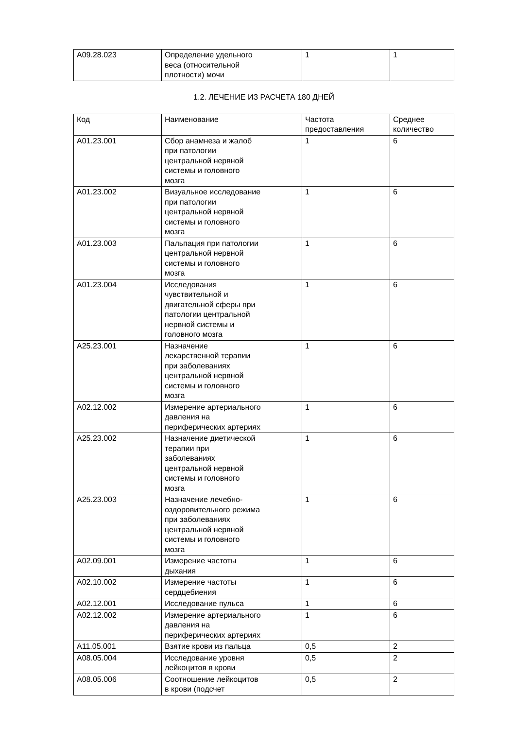| A09.28.023 | Определение удельного веса (относительной плотности) мочи | 1 | 1 |
1.2. ЛЕЧЕНИЕ ИЗ РАСЧЕТА 180 ДНЕЙ
| Код | Наименование | Частота предоставления | Среднее количество |
| --- | --- | --- | --- |
| A01.23.001 | Сбор анамнеза и жалоб при патологии центральной нервной системы и головного мозга | 1 | 6 |
| A01.23.002 | Визуальное исследование при патологии центральной нервной системы и головного мозга | 1 | 6 |
| A01.23.003 | Пальпация при патологии центральной нервной системы и головного мозга | 1 | 6 |
| A01.23.004 | Исследования чувствительной и двигательной сферы при патологии центральной нервной системы и головного мозга | 1 | 6 |
| A25.23.001 | Назначение лекарственной терапии при заболеваниях центральной нервной системы и головного мозга | 1 | 6 |
| A02.12.002 | Измерение артериального давления на периферических артериях | 1 | 6 |
| A25.23.002 | Назначение диетической терапии при заболеваниях центральной нервной системы и головного мозга | 1 | 6 |
| A25.23.003 | Назначение лечебно- оздоровительного режима при заболеваниях центральной нервной системы и головного мозга | 1 | 6 |
| A02.09.001 | Измерение частоты дыхания | 1 | 6 |
| A02.10.002 | Измерение частоты сердцебиения | 1 | 6 |
| A02.12.001 | Исследование пульса | 1 | 6 |
| A02.12.002 | Измерение артериального давления на периферических артериях | 1 | 6 |
| A11.05.001 | Взятие крови из пальца | 0,5 | 2 |
| A08.05.004 | Исследование уровня лейкоцитов в крови | 0,5 | 2 |
| A08.05.006 | Соотношение лейкоцитов в крови (подсчет | 0,5 | 2 |